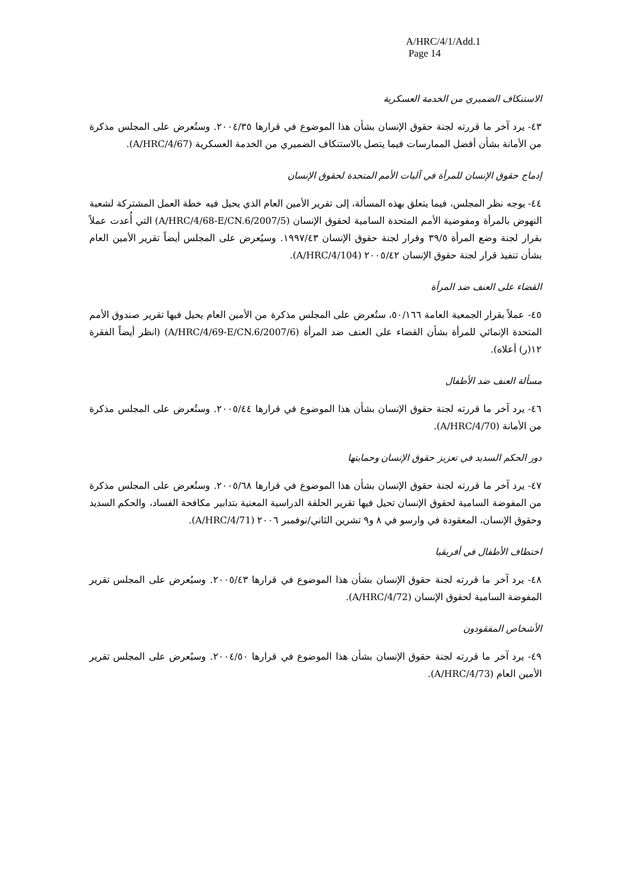A/HRC/4/1/Add.1
Page 14
الاستنكاف الضميري من الخدمة العسكرية
٤٣- يرد آخر ما قررته لجنة حقوق الإنسان بشأن هذا الموضوع في قرارها ٢٠٠٤/٣٥. وستُعرض على المجلس مذكرة من الأمانة بشأن أفضل الممارسات فيما يتصل بالاستنكاف الضميري من الخدمة العسكرية (A/HRC/4/67).
إدماج حقوق الإنسان للمرأة في آليات الأمم المتحدة لحقوق الإنسان
٤٤- يوجه نظر المجلس، فيما يتعلق بهذه المسألة، إلى تقرير الأمين العام الذي يحيل فيه خطة العمل المشتركة لشعبة النهوض بالمرأة ومفوضية الأمم المتحدة السامية لحقوق الإنسان (A/HRC/4/68-E/CN.6/2007/5) التي أُعدت عملاً بقرار لجنة وضع المرأة ٣٩/٥ وقرار لجنة حقوق الإنسان ١٩٩٧/٤٣. وسيُعرض على المجلس أيضاً تقرير الأمين العام بشأن تنفيذ قرار لجنة حقوق الإنسان ٢٠٠٥/٤٢ (A/HRC/4/104).
القضاء على العنف ضد المرأة
٤٥- عملاً بقرار الجمعية العامة ٥٠/١٦٦، ستُعرض على المجلس مذكرة من الأمين العام يحيل فيها تقرير صندوق الأمم المتحدة الإنمائي للمرأة بشأن القضاء على العنف ضد المرأة (A/HRC/4/69-E/CN.6/2007/6) (انظر أيضاً الفقرة ١٢(ر) أعلاه).
مسألة العنف ضد الأطفال
٤٦- يرد آخر ما قررته لجنة حقوق الإنسان بشأن هذا الموضوع في قرارها ٢٠٠٥/٤٤. وستُعرض على المجلس مذكرة من الأمانة (A/HRC/4/70).
دور الحكم السديد في تعزيز حقوق الإنسان وحمايتها
٤٧- يرد آخر ما قررته لجنة حقوق الإنسان بشأن هذا الموضوع في قرارها ٢٠٠٥/٦٨. وستُعرض على المجلس مذكرة من المفوضة السامية لحقوق الإنسان تحيل فيها تقرير الحلقة الدراسية المعنية بتدابير مكافحة الفساد، والحكم السديد وحقوق الإنسان، المعقودة في وارسو في ٨ و٩ تشرين الثاني/نوفمبر ٢٠٠٦ (A/HRC/4/71).
اختطاف الأطفال في أفريقيا
٤٨- يرد آخر ما قررته لجنة حقوق الإنسان بشأن هذا الموضوع في قرارها ٢٠٠٥/٤٣. وسيُعرض على المجلس تقرير المفوضة السامية لحقوق الإنسان (A/HRC/4/72).
الأشخاص المفقودون
٤٩- يرد آخر ما قررته لجنة حقوق الإنسان بشأن هذا الموضوع في قرارها ٢٠٠٤/٥٠. وسيُعرض على المجلس تقرير الأمين العام (A/HRC/4/73).